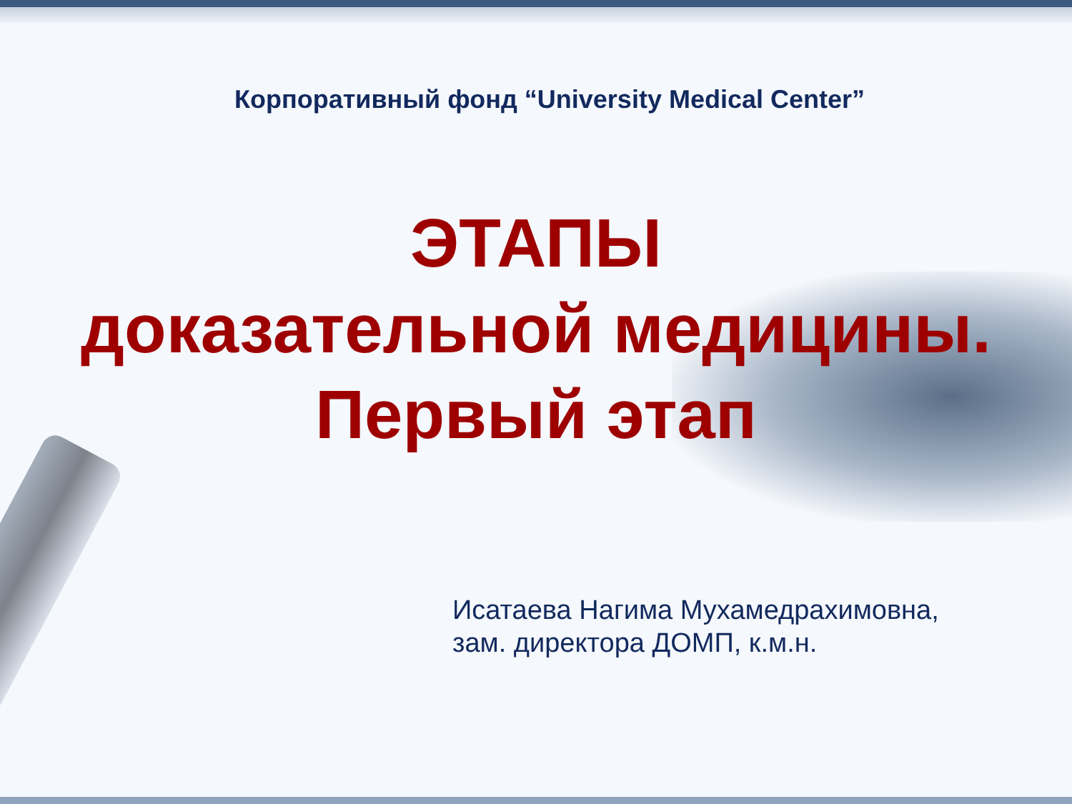Корпоративный фонд “University Medical Center”
ЭТАПЫ
доказательной медицины.
Первый этап
Исатаева Нагима Мухамедрахимовна,
зам. директора ДОМП, к.м.н.